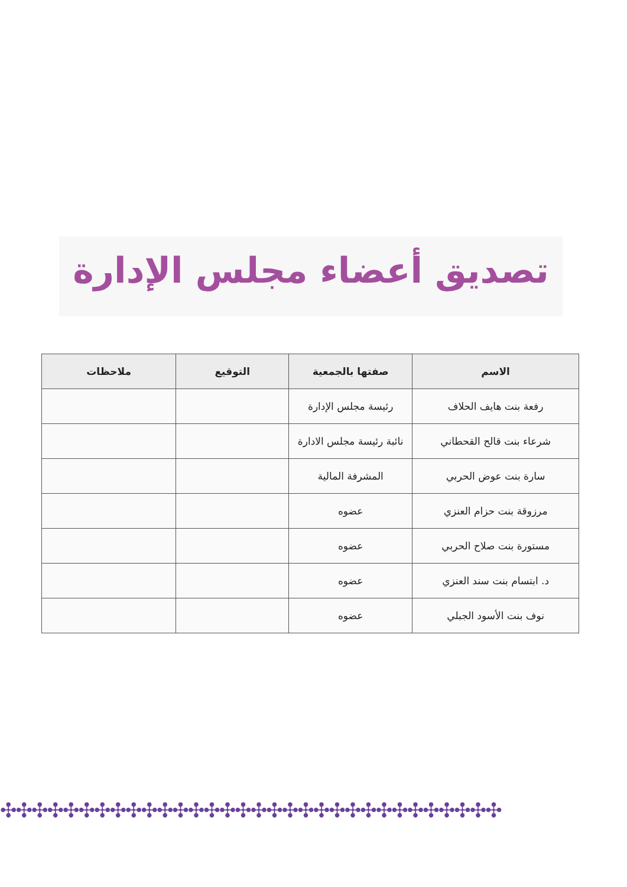تصديق أعضاء مجلس الإدارة
| الاسم | صفتها بالجمعية | التوقيع | ملاحظات |
| --- | --- | --- | --- |
| رفعة بنت هايف الحلاف | رئيسة مجلس الإدارة | | |
| شرعاء بنت قالح القحطاني | نائبة رئيسة مجلس الادارة | | |
| سارة بنت عوض الحربي | المشرفة المالية | | |
| مرزوقة بنت حزام العنزي | عضوه | | |
| مستورة بنت صلاح الحربي | عضوه | | |
| د. ابتسام بنت سند العنزي | عضوه | | |
| نوف بنت الأسود الجبلي | عضوه | | |
✣✣✣✣✣✣✣✣✣✣✣✣✣✣✣✣✣✣✣✣✣✣✣✣✣✣✣✣✣✣✣✣